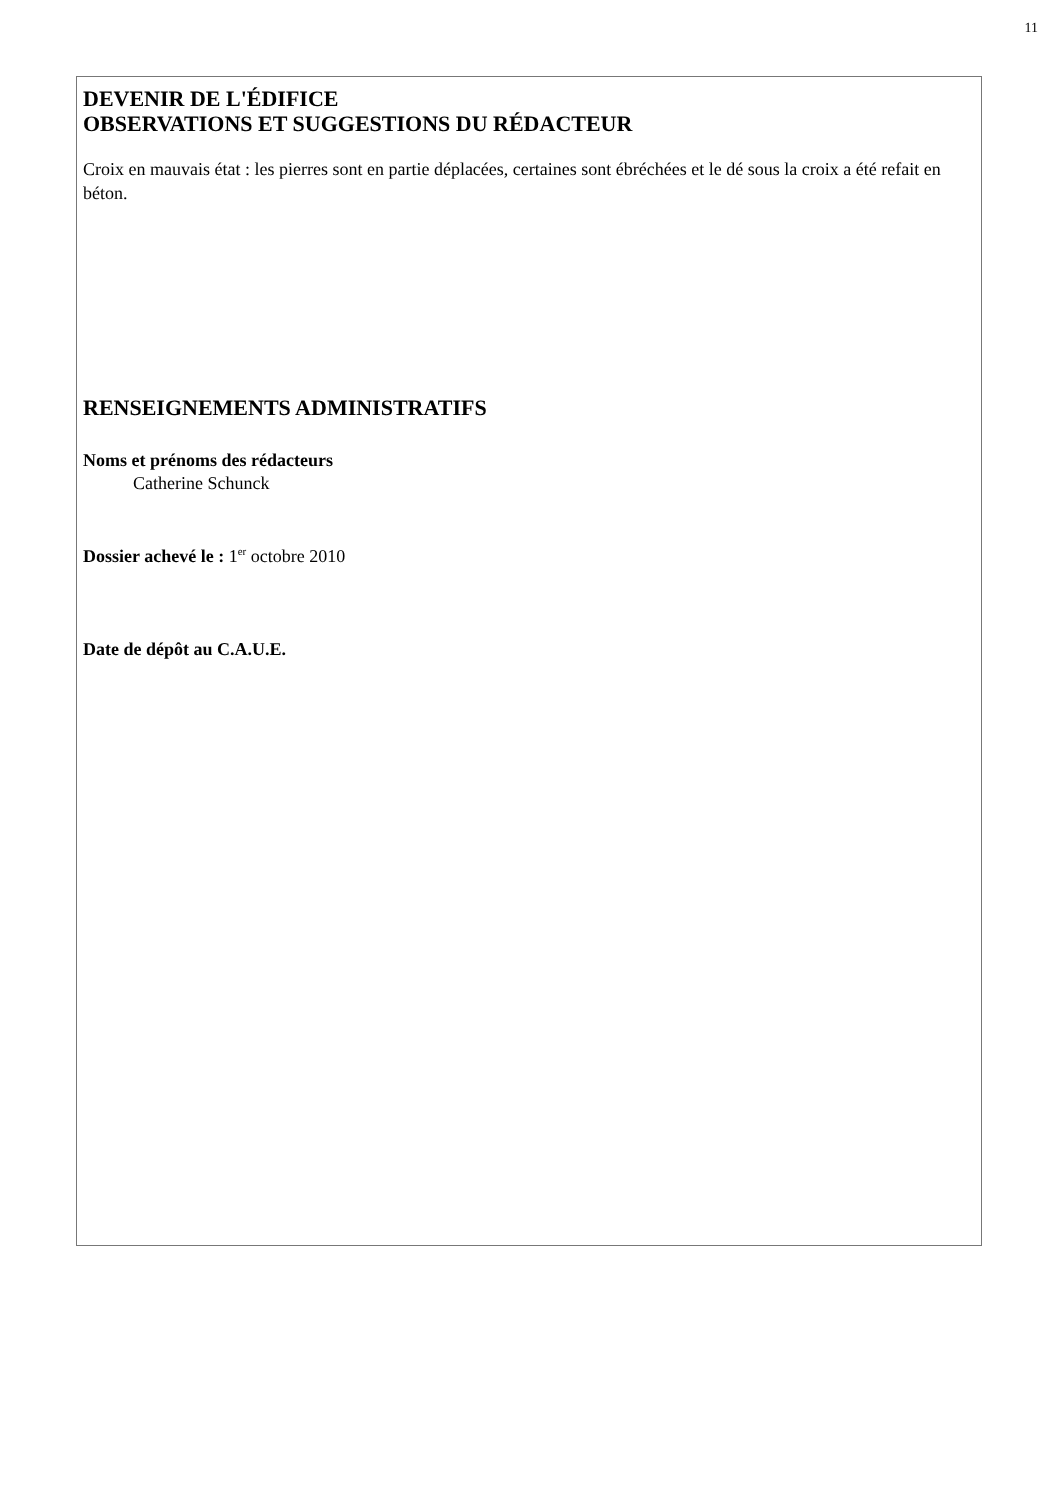11
DEVENIR DE L'ÉDIFICE
OBSERVATIONS ET SUGGESTIONS DU RÉDACTEUR
Croix en mauvais état : les pierres sont en partie déplacées, certaines sont ébréchées et le dé sous la croix a été refait en béton.
RENSEIGNEMENTS ADMINISTRATIFS
Noms et prénoms des rédacteurs
Catherine Schunck
Dossier achevé le : 1<sup>er</sup> octobre 2010
Date de dépôt au C.A.U.E.